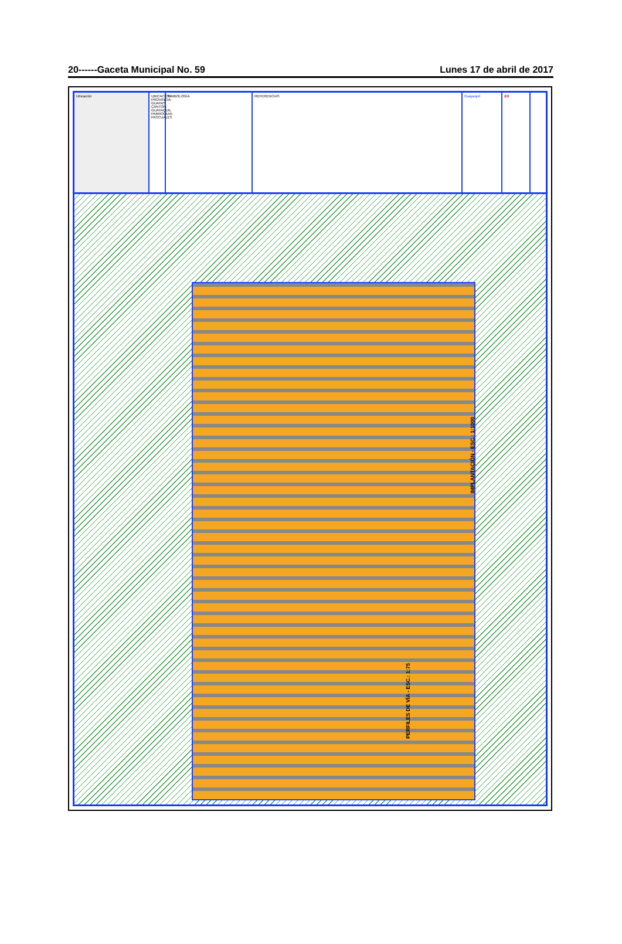20------Gaceta Municipal No. 59 Lunes 17 de abril de 2017
Ubicación UBICACIÓN PROVINCIA: GUAYAS CANTÓN: GUAYAQUIL PARROQUIA: PASCUALES
SIMBOLOGÍA REFERENCIAS Guayaquil 2/2
IMPLANTACIÓN - ESC.: 1:1000
PERFILES DE VÍA - ESC.: 1:75